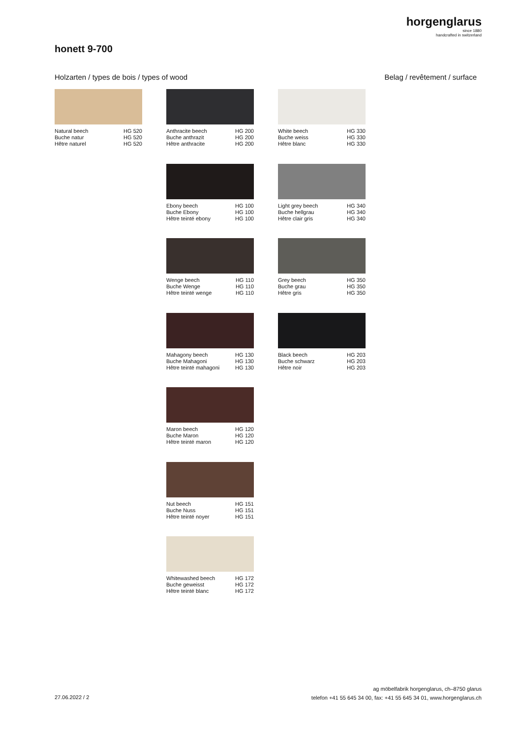horgenglarus
since 1880
handcrafted in switzerland
honett 9-700
Holzarten / types de bois / types of wood
Belag / revêtement / surface
Natural beech
Buche natur
Hêtre naturel
HG 520
HG 520
HG 520
Anthracite beech
Buche anthrazit
Hêtre anthracite
HG 200
HG 200
HG 200
Ebony beech
Buche Ebony
Hêtre teinté ebony
HG 100
HG 100
HG 100
Wenge beech
Buche Wenge
Hêtre teinté wenge
HG 110
HG 110
HG 110
Mahagony beech
Buche Mahagoni
Hêtre teinté mahagoni
HG 130
HG 130
HG 130
Maron beech
Buche Maron
Hêtre teinté maron
HG 120
HG 120
HG 120
Nut beech
Buche Nuss
Hêtre teinté noyer
HG 151
HG 151
HG 151
Whitewashed beech
Buche geweisst
Hêtre teinté blanc
HG 172
HG 172
HG 172
White beech
Buche weiss
Hêtre blanc
HG 330
HG 330
HG 330
Light grey beech
Buche hellgrau
Hêtre clair gris
HG 340
HG 340
HG 340
Grey beech
Buche grau
Hêtre gris
HG 350
HG 350
HG 350
Black beech
Buche schwarz
Hêtre noir
HG 203
HG 203
HG 203
27.06.2022 / 2
ag möbelfabrik horgenglarus, ch–8750 glarus
telefon +41 55 645 34 00, fax: +41 55 645 34 01, www.horgenglarus.ch